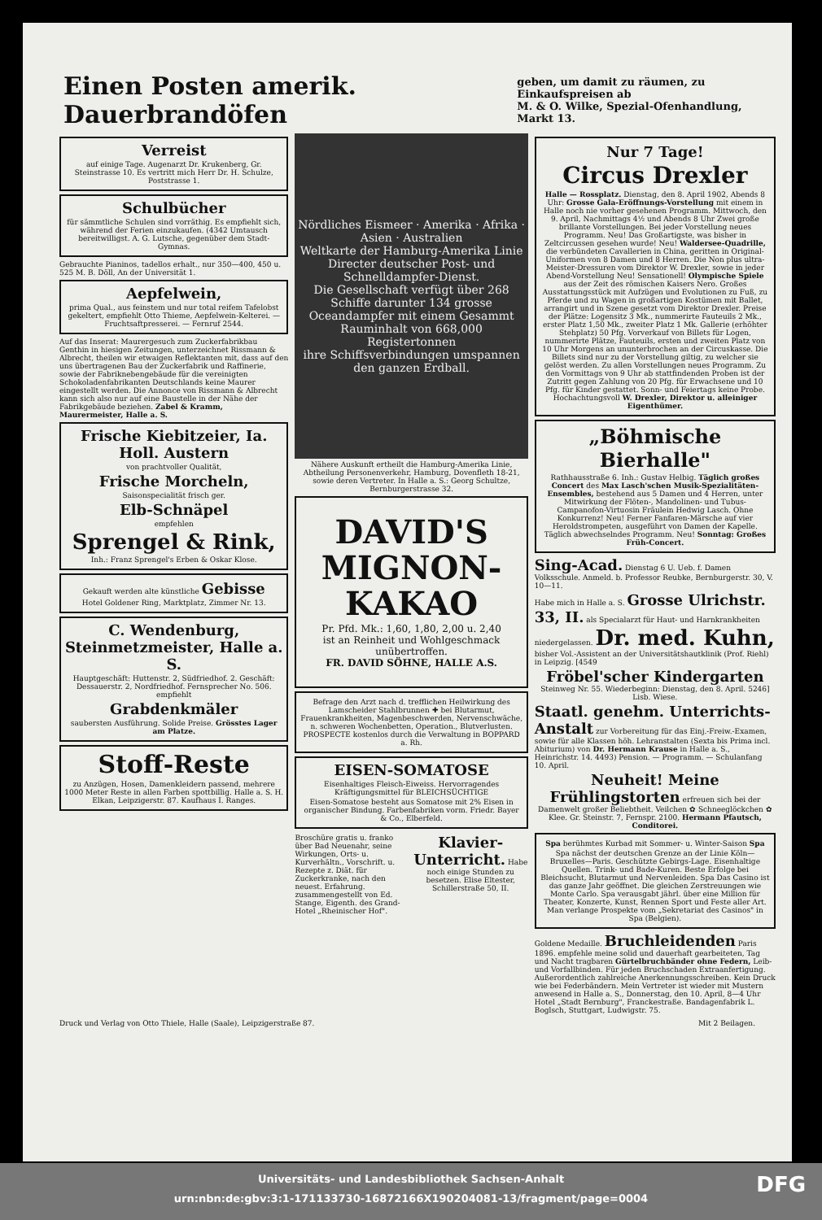Einen Posten amerik. Dauerbrandöfen
geben, um damit zu räumen, zu Einkaufspreisen ab
M. & O. Wilke, Spezial-Ofenhandlung, Markt 13.
Verreist
auf einige Tage. Augenarzt Dr. Krukenberg, Gr. Steinstrasse 10. Es vertritt mich Herr Dr. H. Schulze, Poststrasse 1.
Schulbücher
für sämmtliche Schulen sind vorräthig. Es empfiehlt sich, während der Ferien einzukaufen. (4342 Umtausch bereitwilligst. A. G. Lutsche, gegenüber dem Stadt-Gymnas.
Gebrauchte Pianinos, tadellos erhalt., nur 350—400, 450 u. 525 M. B. Döll, An der Universität 1.
Aepfelwein,
prima Qual., aus feinstem und nur total reifem Tafelobst gekeltert, empfiehlt Otto Thieme, Aepfelwein-Kelterei. — Fruchtsaftpresserei. — Fernruf 2544.
Auf das Inserat: Maurergesuch zum Zuckerfabrikbau Genthin in hiesigen Zeitungen, unterzeichnet Rissmann & Albrecht, theilen wir etwaigen Reflektanten mit, dass auf den uns übertragenen Bau der Zuckerfabrik und Raffinerie, sowie der Fabriknebengebäude für die vereinigten Schokoladenfabrikanten Deutschlands keine Maurer eingestellt werden. Die Annonce von Rissmann & Albrecht kann sich also nur auf eine Baustelle in der Nähe der Fabrikgebäude beziehen. Zabel & Kramm, Maurermeister, Halle a. S.
Frische Kiebitzeier, Ia. Holl. Austern
von prachtvoller Qualität,
Frische Morcheln,
Saisonspecialität frisch ger.
Elb-Schnäpel
empfehlen
Sprengel & Rink,
Inh.: Franz Sprengel's Erben & Oskar Klose.
Gekauft werden alte künstliche Gebisse
Hotel Goldener Ring, Marktplatz, Zimmer Nr. 13.
C. Wendenburg, Steinmetzmeister, Halle a. S.
Hauptgeschäft: Huttenstr. 2, Südfriedhof. 2. Geschäft: Dessauerstr. 2, Nordfriedhof. Fernsprecher No. 506. empfiehlt
Grabdenkmäler
saubersten Ausführung. Solide Preise. Grösstes Lager am Platze.
Stoff-Reste
zu Anzügen, Hosen, Damenkleidern passend, mehrere 1000 Meter Reste in allen Farben spottbillig. Halle a. S. H. Elkan, Leipzigerstr. 87. Kaufhaus I. Ranges.
Nördliches Eismeer · Amerika · Afrika · Asien · Australien
Weltkarte der Hamburg-Amerika Linie
Directer deutscher Post- und Schnelldampfer-Dienst.
Die Gesellschaft verfügt über 268 Schiffe darunter 134 grosse Oceandampfer mit einem Gesammt Rauminhalt von 668,000 Registertonnen
ihre Schiffsverbindungen umspannen den ganzen Erdball.
Nähere Auskunft ertheilt die Hamburg-Amerika Linie, Abtheilung Personenverkehr, Hamburg, Dovenfleth 18-21, sowie deren Vertreter. In Halle a. S.: Georg Schultze, Bernburgerstrasse 32.
DAVID'S
MIGNON-
KAKAO
Pr. Pfd. Mk.: 1,60, 1,80, 2,00 u. 2,40
ist an Reinheit und Wohlgeschmack unübertroffen.
FR. DAVID SÖHNE, HALLE A.S.
Befrage den Arzt nach d. trefflichen Heilwirkung des Lamscheider Stahlbrunnen ✚ bei Blutarmut, Frauenkrankheiten, Magenbeschwerden, Nervenschwäche, n. schweren Wochenbetten, Operation., Blutverlusten. PROSPECTE kostenlos durch die Verwaltung in BOPPARD a. Rh.
EISEN-SOMATOSE
Eisenhaltiges Fleisch-Eiweiss. Hervorragendes Kräftigungsmittel für BLEICHSÜCHTIGE
Eisen-Somatose besteht aus Somatose mit 2% Eisen in organischer Bindung. Farbenfabriken vorm. Friedr. Bayer & Co., Elberfeld.
Broschüre gratis u. franko über Bad Neuenahr, seine Wirkungen, Orts- u. Kurverhältn., Vorschrift. u. Rezepte z. Diät. für Zuckerkranke, nach den neuest. Erfahrung. zusammengestellt von Ed. Stange, Eigenth. des Grand-Hotel „Rheinischer Hof".
Klavier-Unterricht. Habe noch einige Stunden zu besetzen. Elise Eltester, Schillerstraße 50, II.
Nur 7 Tage!
Circus Drexler
Halle — Rossplatz. Dienstag, den 8. April 1902, Abends 8 Uhr: Grosse Gala-Eröffnungs-Vorstellung mit einem in Halle noch nie vorher gesehenen Programm. Mittwoch, den 9. April, Nachmittags 4½ und Abends 8 Uhr Zwei große brillante Vorstellungen. Bei jeder Vorstellung neues Programm. Neu! Das Großartigste, was bisher in Zeltcircussen gesehen wurde! Neu! Waldersee-Quadrille, die verbündeten Cavallerien in China, geritten in Original-Uniformen von 8 Damen und 8 Herren. Die Non plus ultra-Meister-Dressuren vom Direktor W. Drexler, sowie in jeder Abend-Vorstellung Neu! Sensationell! Olympische Spiele aus der Zeit des römischen Kaisers Nero. Großes Ausstattungsstück mit Aufzügen und Evolutionen zu Fuß, zu Pferde und zu Wagen in großartigen Kostümen mit Ballet, arrangirt und in Szene gesetzt vom Direktor Drexler. Preise der Plätze: Logensitz 3 Mk., nummerirte Fauteuils 2 Mk., erster Platz 1,50 Mk., zweiter Platz 1 Mk. Gallerie (erhöhter Stehplatz) 50 Pfg. Vorverkauf von Billets für Logen, nummerirte Plätze, Fauteuils, ersten und zweiten Platz von 10 Uhr Morgens an ununterbrochen an der Circuskasse. Die Billets sind nur zu der Vorstellung giltig, zu welcher sie gelöst werden. Zu allen Vorstellungen neues Programm. Zu den Vormittags von 9 Uhr ab stattfindenden Proben ist der Zutritt gegen Zahlung von 20 Pfg. für Erwachsene und 10 Pfg. für Kinder gestattet. Sonn- und Feiertags keine Probe. Hochachtungsvoll W. Drexler, Direktor u. alleiniger Eigenthümer.
„Böhmische Bierhalle"
Rathhausstraße 6. Inh.: Gustav Helbig. Täglich großes Concert des Max Lasch'schen Musik-Spezialitäten-Ensembles, bestehend aus 5 Damen und 4 Herren, unter Mitwirkung der Flöten-, Mandolinen- und Tubus-Campanofon-Virtuosin Fräulein Hedwig Lasch. Ohne Konkurrenz! Neu! Ferner Fanfaren-Märsche auf vier Heroldstrompeten, ausgeführt von Damen der Kapelle. Täglich abwechselndes Programm. Neu! Sonntag: Großes Früh-Concert.
Sing-Acad. Dienstag 6 U. Ueb. f. Damen Volksschule. Anmeld. b. Professor Reubke, Bernburgerstr. 30, V. 10—11.
Habe mich in Halle a. S. Grosse Ulrichstr. 33, II. als Specialarzt für Haut- und Harnkrankheiten niedergelassen. Dr. med. Kuhn, bisher Vol.-Assistent an der Universitätshautklinik (Prof. Riehl) in Leipzig. [4549
Fröbel'scher Kindergarten Steinweg Nr. 55. Wiederbeginn: Dienstag, den 8. April. 5246] Lisb. Wiese.
Staatl. genehm. Unterrichts-Anstalt zur Vorbereitung für das Einj.-Freiw.-Examen, sowie für alle Klassen höh. Lehranstalten (Sexta bis Prima incl. Abiturium) von Dr. Hermann Krause in Halle a. S., Heinrichstr. 14. 4493) Pension. — Programm. — Schulanfang 10. April.
Neuheit! Meine Frühlingstorten erfreuen sich bei der Damenwelt großer Beliebtheit. Veilchen ✿ Schneeglöckchen ✿ Klee. Gr. Steinstr. 7, Fernspr. 2100. Hermann Pfautsch, Conditorei.
Spa berühmtes Kurbad mit Sommer- u. Winter-Saison Spa
Spa nächst der deutschen Grenze an der Linie Köln—Bruxelles—Paris. Geschützte Gebirgs-Lage. Eisenhaltige Quellen. Trink- und Bade-Kuren. Beste Erfolge bei Bleichsucht, Blutarmut und Nervenleiden. Spa Das Casino ist das ganze Jahr geöffnet. Die gleichen Zerstreuungen wie Monte Carlo. Spa verausgabt jährl. über eine Million für Theater, Konzerte, Kunst, Rennen Sport und Feste aller Art. Man verlange Prospekte vom „Sekretariat des Casinos" in Spa (Belgien).
Goldene Medaille. Bruchleidenden Paris 1896. empfehle meine solid und dauerhaft gearbeiteten, Tag und Nacht tragbaren Gürtelbruchbänder ohne Federn, Leib- und Vorfallbinden. Für jeden Bruchschaden Extraanfertigung. Außerordentlich zahlreiche Anerkennungsschreiben. Kein Druck wie bei Federbändern. Mein Vertreter ist wieder mit Mustern anwesend in Halle a. S., Donnerstag, den 10. April, 8—4 Uhr Hotel „Stadt Bernburg", Franckestraße. Bandagenfabrik L. Boglsch, Stuttgart, Ludwigstr. 75.
Druck und Verlag von Otto Thiele, Halle (Saale), Leipzigerstraße 87. Mit 2 Beilagen.
Universitäts- und Landesbibliothek Sachsen-Anhalt
urn:nbn:de:gbv:3:1-171133730-16872166X190204081-13/fragment/page=0004
DFG